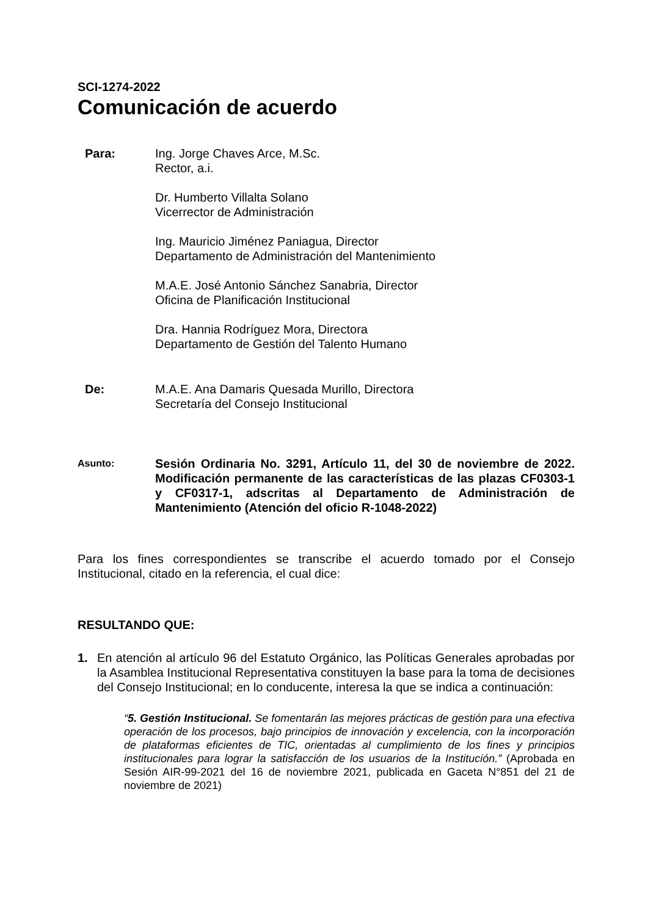SCI-1274-2022
Comunicación de acuerdo
Para: Ing. Jorge Chaves Arce, M.Sc.
Rector, a.i.
Dr. Humberto Villalta Solano
Vicerrector de Administración
Ing. Mauricio Jiménez Paniagua, Director
Departamento de Administración del Mantenimiento
M.A.E. José Antonio Sánchez Sanabria, Director
Oficina de Planificación Institucional
Dra. Hannia Rodríguez Mora, Directora
Departamento de Gestión del Talento Humano
De: M.A.E. Ana Damaris Quesada Murillo, Directora
Secretaría del Consejo Institucional
Asunto:
Sesión Ordinaria No. 3291, Artículo 11, del 30 de noviembre de 2022. Modificación permanente de las características de las plazas CF0303-1 y CF0317-1, adscritas al Departamento de Administración de Mantenimiento (Atención del oficio R-1048-2022)
Para los fines correspondientes se transcribe el acuerdo tomado por el Consejo Institucional, citado en la referencia, el cual dice:
RESULTANDO QUE:
1. En atención al artículo 96 del Estatuto Orgánico, las Políticas Generales aprobadas por la Asamblea Institucional Representativa constituyen la base para la toma de decisiones del Consejo Institucional; en lo conducente, interesa la que se indica a continuación:
“5. Gestión Institucional. Se fomentarán las mejores prácticas de gestión para una efectiva operación de los procesos, bajo principios de innovación y excelencia, con la incorporación de plataformas eficientes de TIC, orientadas al cumplimiento de los fines y principios institucionales para lograr la satisfacción de los usuarios de la Institución.” (Aprobada en Sesión AIR-99-2021 del 16 de noviembre 2021, publicada en Gaceta N°851 del 21 de noviembre de 2021)